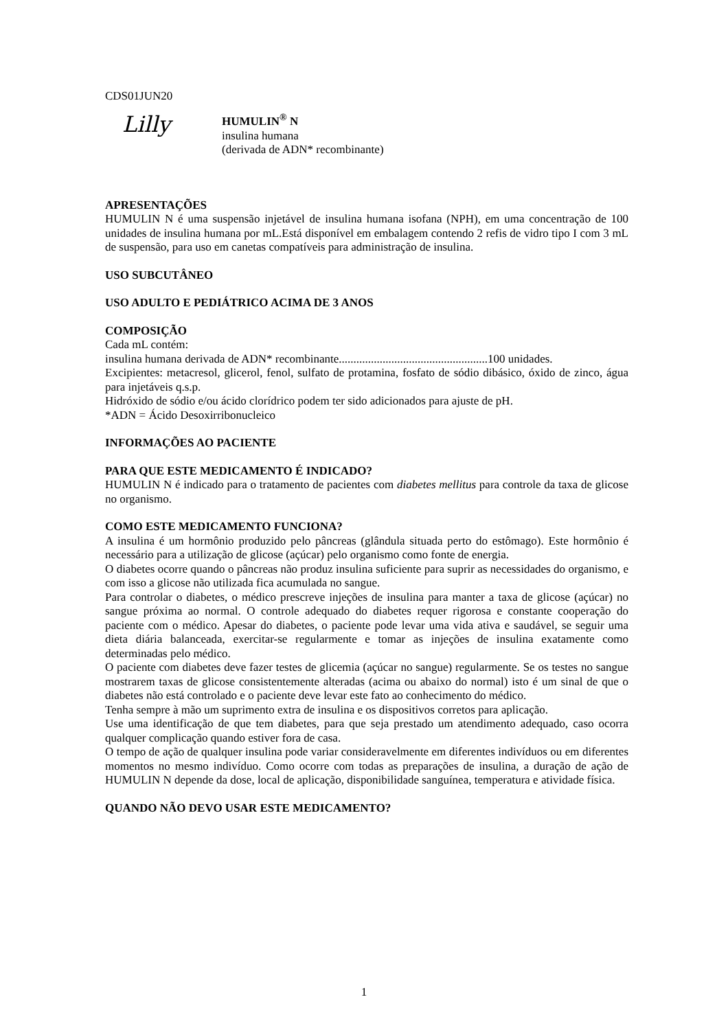CDS01JUN20
Lilly
HUMULIN<sup>®</sup> N
insulina humana
(derivada de ADN* recombinante)
APRESENTAÇÕES
HUMULIN N é uma suspensão injetável de insulina humana isofana (NPH), em uma concentração de 100 unidades de insulina humana por mL.Está disponível em embalagem contendo 2 refis de vidro tipo I com 3 mL de suspensão, para uso em canetas compatíveis para administração de insulina.
USO SUBCUTÂNEO
USO ADULTO E PEDIÁTRICO ACIMA DE 3 ANOS
COMPOSIÇÃO
Cada mL contém:
insulina humana derivada de ADN* recombinante...................................................100 unidades.
Excipientes: metacresol, glicerol, fenol, sulfato de protamina, fosfato de sódio dibásico, óxido de zinco, água para injetáveis q.s.p.
Hidróxido de sódio e/ou ácido clorídrico podem ter sido adicionados para ajuste de pH.
*ADN = Ácido Desoxirribonucleico
INFORMAÇÕES AO PACIENTE
PARA QUE ESTE MEDICAMENTO É INDICADO?
HUMULIN N é indicado para o tratamento de pacientes com diabetes mellitus para controle da taxa de glicose no organismo.
COMO ESTE MEDICAMENTO FUNCIONA?
A insulina é um hormônio produzido pelo pâncreas (glândula situada perto do estômago). Este hormônio é necessário para a utilização de glicose (açúcar) pelo organismo como fonte de energia.
O diabetes ocorre quando o pâncreas não produz insulina suficiente para suprir as necessidades do organismo, e com isso a glicose não utilizada fica acumulada no sangue.
Para controlar o diabetes, o médico prescreve injeções de insulina para manter a taxa de glicose (açúcar) no sangue próxima ao normal. O controle adequado do diabetes requer rigorosa e constante cooperação do paciente com o médico. Apesar do diabetes, o paciente pode levar uma vida ativa e saudável, se seguir uma dieta diária balanceada, exercitar-se regularmente e tomar as injeções de insulina exatamente como determinadas pelo médico.
O paciente com diabetes deve fazer testes de glicemia (açúcar no sangue) regularmente. Se os testes no sangue mostrarem taxas de glicose consistentemente alteradas (acima ou abaixo do normal) isto é um sinal de que o diabetes não está controlado e o paciente deve levar este fato ao conhecimento do médico.
Tenha sempre à mão um suprimento extra de insulina e os dispositivos corretos para aplicação.
Use uma identificação de que tem diabetes, para que seja prestado um atendimento adequado, caso ocorra qualquer complicação quando estiver fora de casa.
O tempo de ação de qualquer insulina pode variar consideravelmente em diferentes indivíduos ou em diferentes momentos no mesmo indivíduo. Como ocorre com todas as preparações de insulina, a duração de ação de HUMULIN N depende da dose, local de aplicação, disponibilidade sanguínea, temperatura e atividade física.
QUANDO NÃO DEVO USAR ESTE MEDICAMENTO?
1